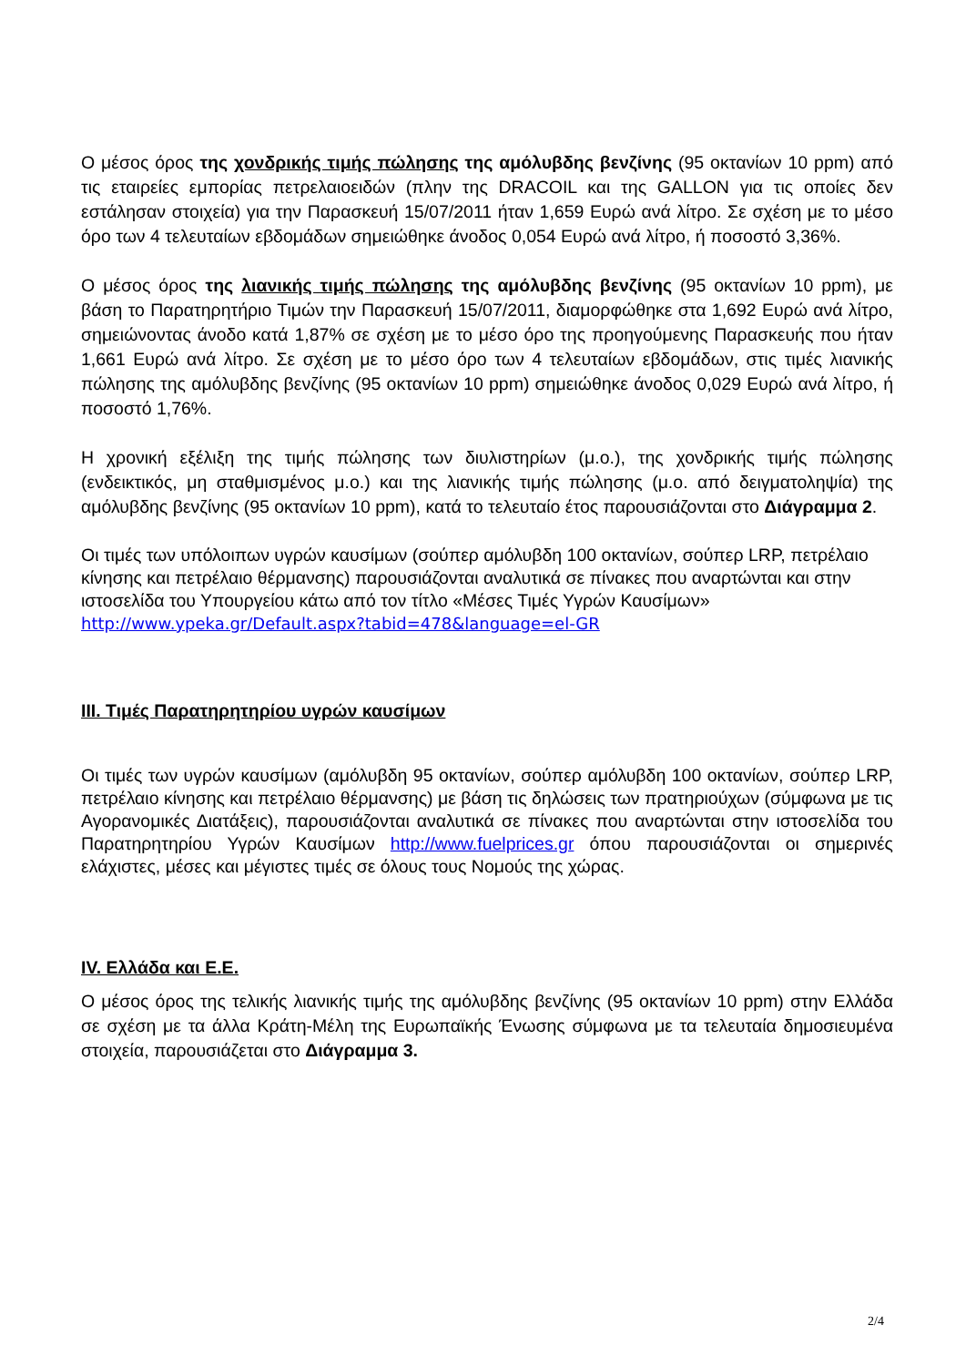Ο μέσος όρος της χονδρικής τιμής πώλησης της αμόλυβδης βενζίνης (95 οκτανίων 10 ppm) από τις εταιρείες εμπορίας πετρελαιοειδών (πλην της DRACOIL και της GALLON για τις οποίες δεν εστάλησαν στοιχεία) για την Παρασκευή 15/07/2011 ήταν 1,659 Ευρώ ανά λίτρο. Σε σχέση με το μέσο όρο των 4 τελευταίων εβδομάδων σημειώθηκε άνοδος 0,054 Ευρώ ανά λίτρο, ή ποσοστό 3,36%.
Ο μέσος όρος της λιανικής τιμής πώλησης της αμόλυβδης βενζίνης (95 οκτανίων 10 ppm), με βάση το Παρατηρητήριο Τιμών την Παρασκευή 15/07/2011, διαμορφώθηκε στα 1,692 Ευρώ ανά λίτρο, σημειώνοντας άνοδο κατά 1,87% σε σχέση με το μέσο όρο της προηγούμενης Παρασκευής που ήταν 1,661 Ευρώ ανά λίτρο. Σε σχέση με το μέσο όρο των 4 τελευταίων εβδομάδων, στις τιμές λιανικής πώλησης της αμόλυβδης βενζίνης (95 οκτανίων 10 ppm) σημειώθηκε άνοδος 0,029 Ευρώ ανά λίτρο, ή ποσοστό 1,76%.
Η χρονική εξέλιξη της τιμής πώλησης των διυλιστηρίων (μ.ο.), της χονδρικής τιμής πώλησης (ενδεικτικός, μη σταθμισμένος μ.ο.) και της λιανικής τιμής πώλησης (μ.ο. από δειγματοληψία) της αμόλυβδης βενζίνης (95 οκτανίων 10 ppm), κατά το τελευταίο έτος παρουσιάζονται στο Διάγραμμα 2.
Οι τιμές των υπόλοιπων υγρών καυσίμων (σούπερ αμόλυβδη 100 οκτανίων, σούπερ LRP, πετρέλαιο κίνησης και πετρέλαιο θέρμανσης) παρουσιάζονται αναλυτικά σε πίνακες που αναρτώνται και στην ιστοσελίδα του Υπουργείου κάτω από τον τίτλο «Μέσες Τιμές Υγρών Καυσίμων» http://www.ypeka.gr/Default.aspx?tabid=478&language=el-GR
ΙΙΙ. Τιμές Παρατηρητηρίου υγρών καυσίμων
Οι τιμές των υγρών καυσίμων (αμόλυβδη 95 οκτανίων, σούπερ αμόλυβδη 100 οκτανίων, σούπερ LRP, πετρέλαιο κίνησης και πετρέλαιο θέρμανσης) με βάση τις δηλώσεις των πρατηριούχων (σύμφωνα με τις Αγορανομικές Διατάξεις), παρουσιάζονται αναλυτικά σε πίνακες που αναρτώνται στην ιστοσελίδα του Παρατηρητηρίου Υγρών Καυσίμων http://www.fuelprices.gr όπου παρουσιάζονται οι σημερινές ελάχιστες, μέσες και μέγιστες τιμές σε όλους τους Νομούς της χώρας.
IV. Ελλάδα και Ε.Ε.
Ο μέσος όρος της τελικής λιανικής τιμής της αμόλυβδης βενζίνης (95 οκτανίων 10 ppm) στην Ελλάδα σε σχέση με τα άλλα Κράτη-Μέλη της Ευρωπαϊκής Ένωσης σύμφωνα με τα τελευταία δημοσιευμένα στοιχεία, παρουσιάζεται στο Διάγραμμα 3.
2/4